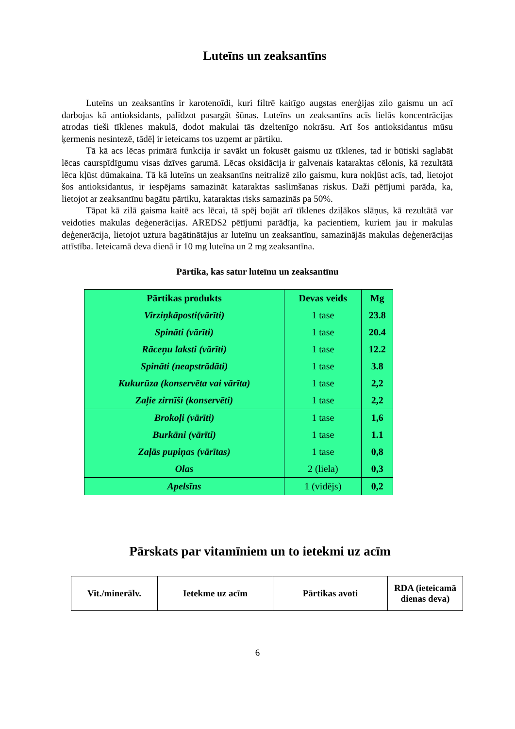Luteīns un zeaksantīns
Luteīns un zeaksantīns ir karotenoīdi, kuri filtrē kaitīgo augstas enerģijas zilo gaismu un acī darbojas kā antioksidants, palīdzot pasargāt šūnas. Luteīns un zeaksantīns acīs lielās koncentrācijas atrodas tieši tīklenes makulā, dodot makulai tās dzeltenīgo nokrāsu. Arī šos antioksidantus mūsu ķermenis nesintezē, tādēļ ir ieteicams tos uzņemt ar pārtiku.
Tā kā acs lēcas primārā funkcija ir savākt un fokusēt gaismu uz tīklenes, tad ir būtiski saglabāt lēcas caurspīdīgumu visas dzīves garumā. Lēcas oksidācija ir galvenais kataraktas cēlonis, kā rezultātā lēca kļūst dūmakaina. Tā kā luteīns un zeaksantīns neitralizē zilo gaismu, kura nokļūst acīs, tad, lietojot šos antioksidantus, ir iespējams samazināt kataraktas saslimšanas riskus. Daži pētījumi parāda, ka, lietojot ar zeaksantīnu bagātu pārtiku, kataraktas risks samazinās pa 50%.
Tāpat kā zilā gaisma kaitē acs lēcai, tā spēj bojāt arī tīklenes dziļākos slāņus, kā rezultātā var veidoties makulas deģenerācijas. AREDS2 pētījumi parādīja, ka pacientiem, kuriem jau ir makulas deģenerācija, lietojot uztura bagātinātājus ar luteīnu un zeaksantīnu, samazinājās makulas deģenerācijas attīstība. Ieteicamā deva dienā ir 10 mg luteīna un 2 mg zeaksantīna.
Pārtika, kas satur luteīnu un zeaksantīnu
| Pārtikas produkts | Devas veids | Mg |
| --- | --- | --- |
| Virziņkāposti(vārīti) | 1 tase | 23.8 |
| Spināti (vārīti) | 1 tase | 20.4 |
| Rāceņu laksti (vārīti) | 1 tase | 12.2 |
| Spināti (neapstrādāti) | 1 tase | 3.8 |
| Kukurūza (konservēta vai vārīta) | 1 tase | 2,2 |
| Zaļie zirnīši (konservēti) | 1 tase | 2,2 |
| Brokoļi (vārīti) | 1 tase | 1,6 |
| Burkāni (vārīti) | 1 tase | 1.1 |
| Zaļās pupiņas (vārītas) | 1 tase | 0,8 |
| Olas | 2 (liela) | 0,3 |
| Apelsīns | 1 (vidējs) | 0,2 |
Pārskats par vitamīniem un to ietekmi uz acīm
| Vit./minerālv. | Ietekme uz acīm | Pārtikas avoti | RDA (ieteicamā dienas deva) |
| --- | --- | --- | --- |
6